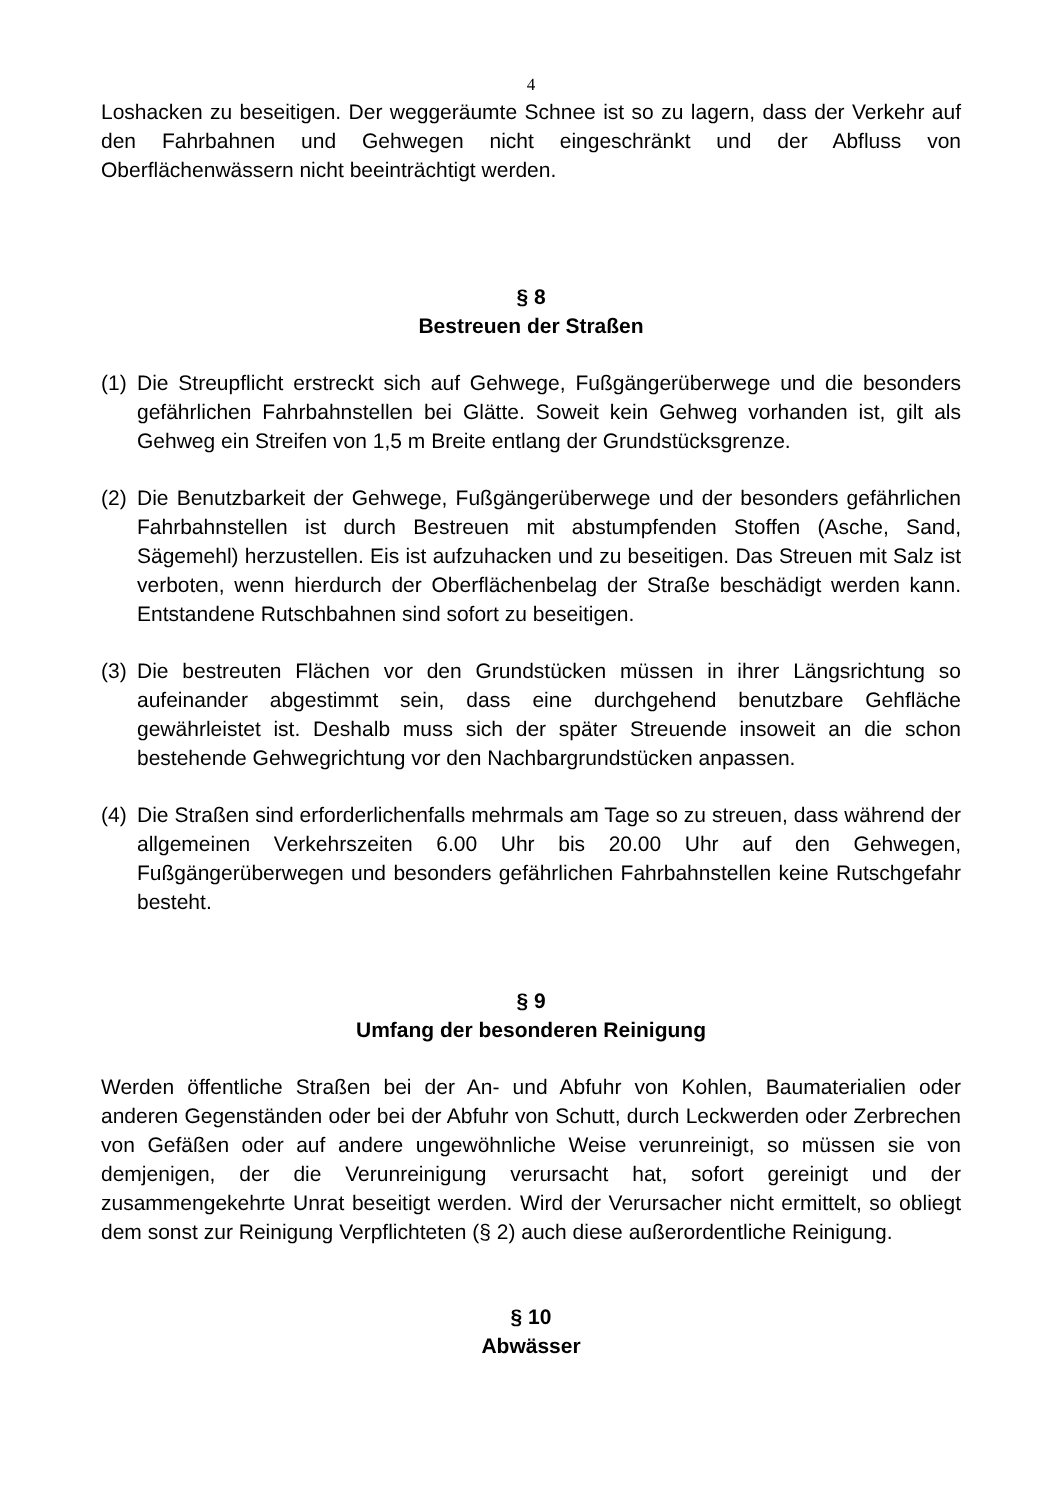4
Loshacken zu beseitigen. Der weggeräumte Schnee ist so zu lagern, dass der Verkehr auf den Fahrbahnen und Gehwegen nicht eingeschränkt und der Abfluss von Oberflächenwässern nicht beeinträchtigt werden.
§ 8
Bestreuen der Straßen
(1)
Die Streupflicht erstreckt sich auf Gehwege, Fußgängerüberwege und die besonders gefährlichen Fahrbahnstellen bei Glätte. Soweit kein Gehweg vorhanden ist, gilt als Gehweg ein Streifen von 1,5 m Breite entlang der Grundstücksgrenze.
(2)
Die Benutzbarkeit der Gehwege, Fußgängerüberwege und der besonders gefährlichen Fahrbahnstellen ist durch Bestreuen mit abstumpfenden Stoffen (Asche, Sand, Sägemehl) herzustellen. Eis ist aufzuhacken und zu beseitigen. Das Streuen mit Salz ist verboten, wenn hierdurch der Oberflächenbelag der Straße beschädigt werden kann. Entstandene Rutschbahnen sind sofort zu beseitigen.
(3)
Die bestreuten Flächen vor den Grundstücken müssen in ihrer Längsrichtung so aufeinander abgestimmt sein, dass eine durchgehend benutzbare Gehfläche gewährleistet ist. Deshalb muss sich der später Streuende insoweit an die schon bestehende Gehwegrichtung vor den Nachbargrundstücken anpassen.
(4)
Die Straßen sind erforderlichenfalls mehrmals am Tage so zu streuen, dass während der allgemeinen Verkehrszeiten 6.00 Uhr bis 20.00 Uhr auf den Gehwegen, Fußgängerüberwegen und besonders gefährlichen Fahrbahnstellen keine Rutschgefahr besteht.
§ 9
Umfang der besonderen Reinigung
Werden öffentliche Straßen bei der An- und Abfuhr von Kohlen, Baumaterialien oder anderen Gegenständen oder bei der Abfuhr von Schutt, durch Leckwerden oder Zerbrechen von Gefäßen oder auf andere ungewöhnliche Weise verunreinigt, so müssen sie von demjenigen, der die Verunreinigung verursacht hat, sofort gereinigt und der zusammengekehrte Unrat beseitigt werden. Wird der Verursacher nicht ermittelt, so obliegt dem sonst zur Reinigung Verpflichteten (§ 2) auch diese außerordentliche Reinigung.
§ 10
Abwässer